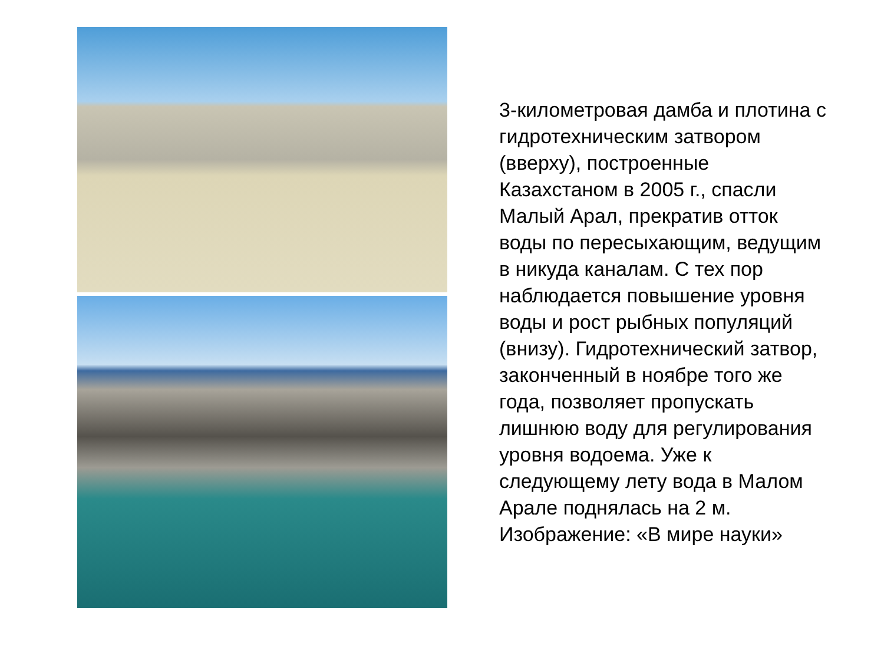3-километровая дамба и плотина с гидротехническим затвором (вверху), построенные Казахстаном в 2005 г., спасли Малый Арал, прекратив отток воды по пересыхающим, ведущим в никуда каналам. С тех пор наблюдается повышение уровня воды и рост рыбных популяций (внизу). Гидротехнический затвор, законченный в ноябре того же года, позволяет пропускать лишнюю воду для регулирования уровня водоема. Уже к следующему лету вода в Малом Арале поднялась на 2 м. Изображение: «В мире науки»